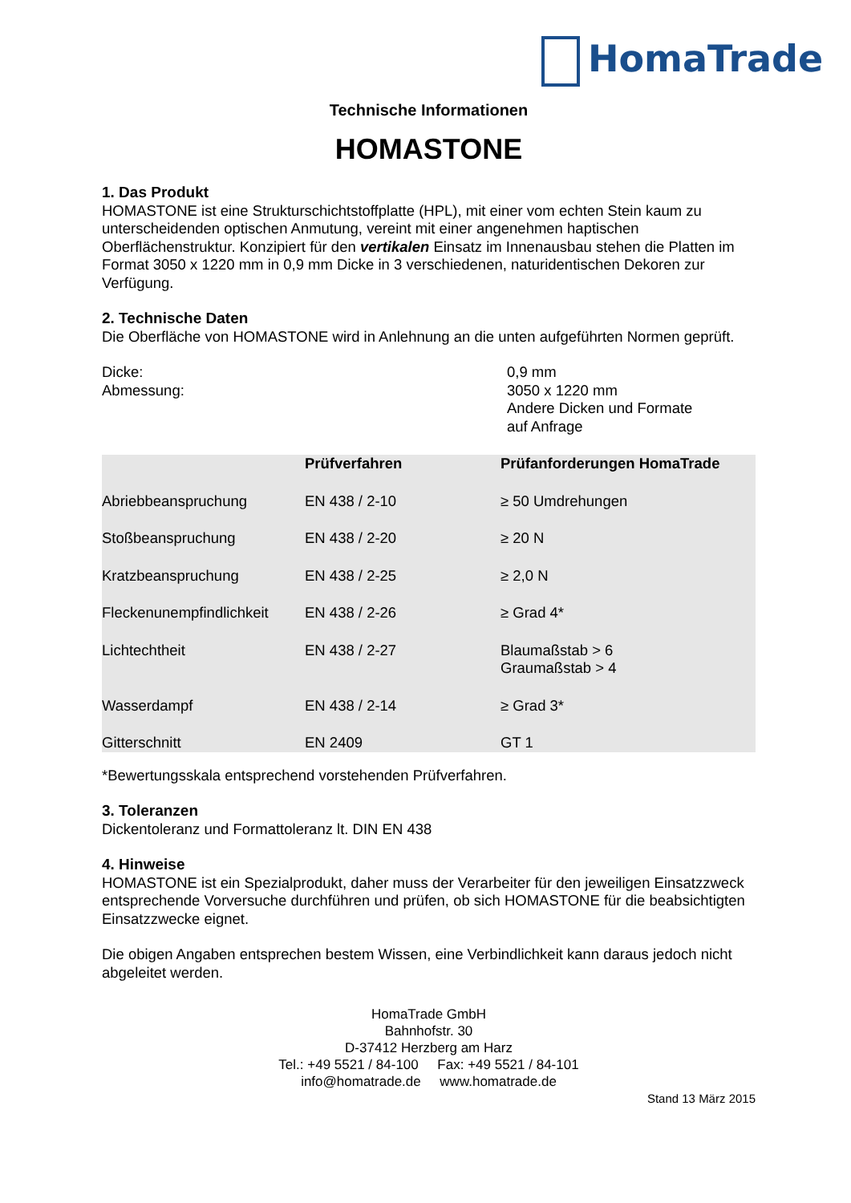HomaTrade
Technische Informationen
HOMASTONE
1. Das Produkt
HOMASTONE ist eine Strukturschichtstoffplatte (HPL), mit einer vom echten Stein kaum zu unterscheidenden optischen Anmutung, vereint mit einer angenehmen haptischen Oberflächenstruktur. Konzipiert für den vertikalen Einsatz im Innenausbau stehen die Platten im Format 3050 x 1220 mm in 0,9 mm Dicke in 3 verschiedenen, naturidentischen Dekoren zur Verfügung.
2. Technische Daten
Die Oberfläche von HOMASTONE wird in Anlehnung an die unten aufgeführten Normen geprüft.
| Dicke: | 0,9 mm |
| Abmessung: | 3050 x 1220 mm Andere Dicken und Formate auf Anfrage |
| | Prüfverfahren | Prüfanforderungen HomaTrade |
| --- | --- | --- |
| Abriebbeanspruchung | EN 438 / 2-10 | ≥ 50 Umdrehungen |
| Stoßbeanspruchung | EN 438 / 2-20 | ≥ 20 N |
| Kratzbeanspruchung | EN 438 / 2-25 | ≥ 2,0 N |
| Fleckenunempfindlichkeit | EN 438 / 2-26 | ≥ Grad 4* |
| Lichtechtheit | EN 438 / 2-27 | Blaumaßstab > 6 Graumaßstab > 4 |
| Wasserdampf | EN 438 / 2-14 | ≥ Grad 3* |
| Gitterschnitt | EN 2409 | GT 1 |
*Bewertungsskala entsprechend vorstehenden Prüfverfahren.
3. Toleranzen
Dickentoleranz und Formattoleranz lt. DIN EN 438
4. Hinweise
HOMASTONE ist ein Spezialprodukt, daher muss der Verarbeiter für den jeweiligen Einsatzzweck entsprechende Vorversuche durchführen und prüfen, ob sich HOMASTONE für die beabsichtigten Einsatzzwecke eignet.
Die obigen Angaben entsprechen bestem Wissen, eine Verbindlichkeit kann daraus jedoch nicht abgeleitet werden.
HomaTrade GmbH
Bahnhofstr. 30
D-37412 Herzberg am Harz
Tel.: +49 5521 / 84-100 Fax: +49 5521 / 84-101
info@homatrade.de www.homatrade.de
Stand 13 März 2015